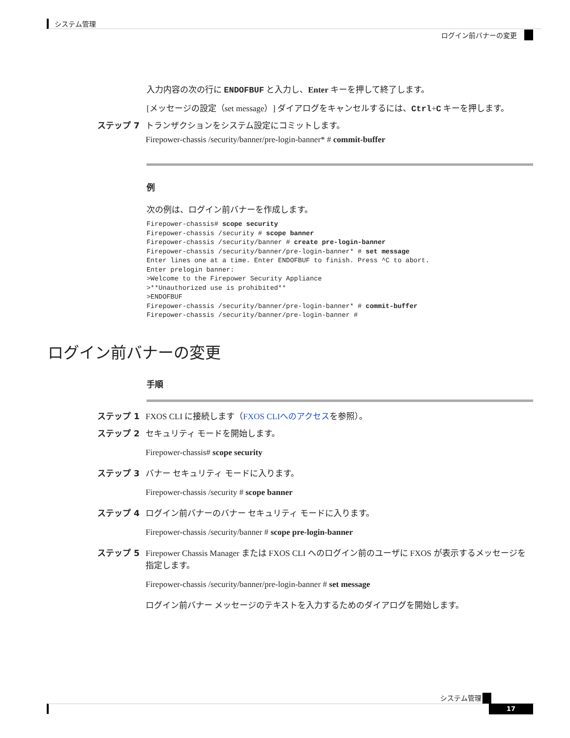システム管理
ログイン前バナーの変更
入力内容の次の行に ENDOFBUF と入力し、Enter キーを押して終了します。
[メッセージの設定（set message）] ダイアログをキャンセルするには、Ctrl+C キーを押します。
ステップ 7 トランザクションをシステム設定にコミットします。
Firepower-chassis /security/banner/pre-login-banner* # commit-buffer
例
次の例は、ログイン前バナーを作成します。
Firepower-chassis# scope security
Firepower-chassis /security # scope banner
Firepower-chassis /security/banner # create pre-login-banner
Firepower-chassis /security/banner/pre-login-banner* # set message
Enter lines one at a time. Enter ENDOFBUF to finish. Press ^C to abort.
Enter prelogin banner:
>Welcome to the Firepower Security Appliance
>**Unauthorized use is prohibited**
>ENDOFBUF
Firepower-chassis /security/banner/pre-login-banner* # commit-buffer
Firepower-chassis /security/banner/pre-login-banner #
ログイン前バナーの変更
手順
ステップ 1 FXOS CLI に接続します（FXOS CLIへのアクセスを参照）。
ステップ 2 セキュリティ モードを開始します。
Firepower-chassis# scope security
ステップ 3 バナー セキュリティ モードに入ります。
Firepower-chassis /security # scope banner
ステップ 4 ログイン前バナーのバナー セキュリティ モードに入ります。
Firepower-chassis /security/banner # scope pre-login-banner
ステップ 5 Firepower Chassis Manager または FXOS CLI へのログイン前のユーザに FXOS が表示するメッセージを指定します。
Firepower-chassis /security/banner/pre-login-banner # set message
ログイン前バナー メッセージのテキストを入力するためのダイアログを開始します。
システム管理
17